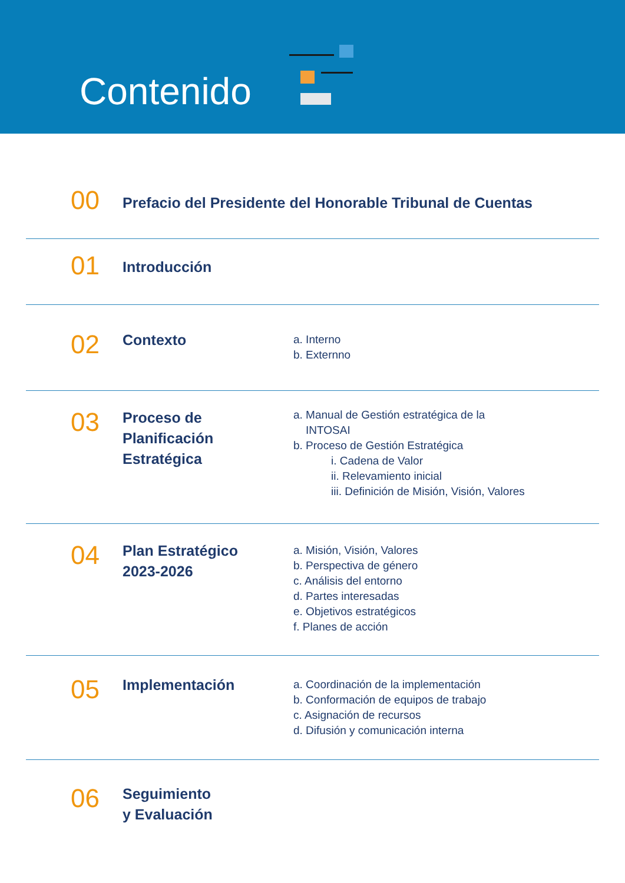Contenido
00
Prefacio del Presidente del Honorable Tribunal de Cuentas
01
Introducción
02
Contexto
a. Interno
b. Externno
03
Proceso de
Planificación
Estratégica
a. Manual de Gestión estratégica de la
INTOSAI
b. Proceso de Gestión Estratégica
i. Cadena de Valor
ii. Relevamiento inicial
iii. Definición de Misión, Visión, Valores
04
Plan Estratégico
2023-2026
a. Misión, Visión, Valores
b. Perspectiva de género
c. Análisis del entorno
d. Partes interesadas
e. Objetivos estratégicos
f. Planes de acción
05
Implementación
a. Coordinación de la implementación
b. Conformación de equipos de trabajo
c. Asignación de recursos
d. Difusión y comunicación interna
06
Seguimiento
y Evaluación